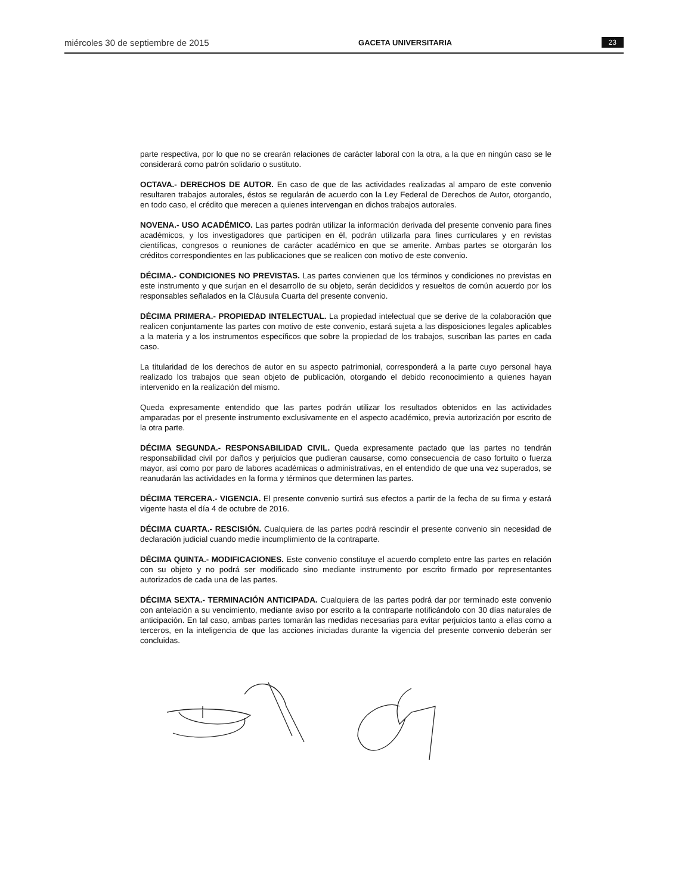miércoles 30 de septiembre de 2015 GACETA UNIVERSITARIA 23
parte respectiva, por lo que no se crearán relaciones de carácter laboral con la otra, a la que en ningún caso se le considerará como patrón solidario o sustituto.
OCTAVA.- DERECHOS DE AUTOR. En caso de que de las actividades realizadas al amparo de este convenio resultaren trabajos autorales, éstos se regularán de acuerdo con la Ley Federal de Derechos de Autor, otorgando, en todo caso, el crédito que merecen a quienes intervengan en dichos trabajos autorales.
NOVENA.- USO ACADÉMICO. Las partes podrán utilizar la información derivada del presente convenio para fines académicos, y los investigadores que participen en él, podrán utilizarla para fines curriculares y en revistas científicas, congresos o reuniones de carácter académico en que se amerite. Ambas partes se otorgarán los créditos correspondientes en las publicaciones que se realicen con motivo de este convenio.
DÉCIMA.- CONDICIONES NO PREVISTAS. Las partes convienen que los términos y condiciones no previstas en este instrumento y que surjan en el desarrollo de su objeto, serán decididos y resueltos de común acuerdo por los responsables señalados en la Cláusula Cuarta del presente convenio.
DÉCIMA PRIMERA.- PROPIEDAD INTELECTUAL. La propiedad intelectual que se derive de la colaboración que realicen conjuntamente las partes con motivo de este convenio, estará sujeta a las disposiciones legales aplicables a la materia y a los instrumentos específicos que sobre la propiedad de los trabajos, suscriban las partes en cada caso.
La titularidad de los derechos de autor en su aspecto patrimonial, corresponderá a la parte cuyo personal haya realizado los trabajos que sean objeto de publicación, otorgando el debido reconocimiento a quienes hayan intervenido en la realización del mismo.
Queda expresamente entendido que las partes podrán utilizar los resultados obtenidos en las actividades amparadas por el presente instrumento exclusivamente en el aspecto académico, previa autorización por escrito de la otra parte.
DÉCIMA SEGUNDA.- RESPONSABILIDAD CIVIL. Queda expresamente pactado que las partes no tendrán responsabilidad civil por daños y perjuicios que pudieran causarse, como consecuencia de caso fortuito o fuerza mayor, así como por paro de labores académicas o administrativas, en el entendido de que una vez superados, se reanudarán las actividades en la forma y términos que determinen las partes.
DÉCIMA TERCERA.- VIGENCIA. El presente convenio surtirá sus efectos a partir de la fecha de su firma y estará vigente hasta el día 4 de octubre de 2016.
DÉCIMA CUARTA.- RESCISIÓN. Cualquiera de las partes podrá rescindir el presente convenio sin necesidad de declaración judicial cuando medie incumplimiento de la contraparte.
DÉCIMA QUINTA.- MODIFICACIONES. Este convenio constituye el acuerdo completo entre las partes en relación con su objeto y no podrá ser modificado sino mediante instrumento por escrito firmado por representantes autorizados de cada una de las partes.
DÉCIMA SEXTA.- TERMINACIÓN ANTICIPADA. Cualquiera de las partes podrá dar por terminado este convenio con antelación a su vencimiento, mediante aviso por escrito a la contraparte notificándolo con 30 días naturales de anticipación. En tal caso, ambas partes tomarán las medidas necesarias para evitar perjuicios tanto a ellas como a terceros, en la inteligencia de que las acciones iniciadas durante la vigencia del presente convenio deberán ser concluidas.